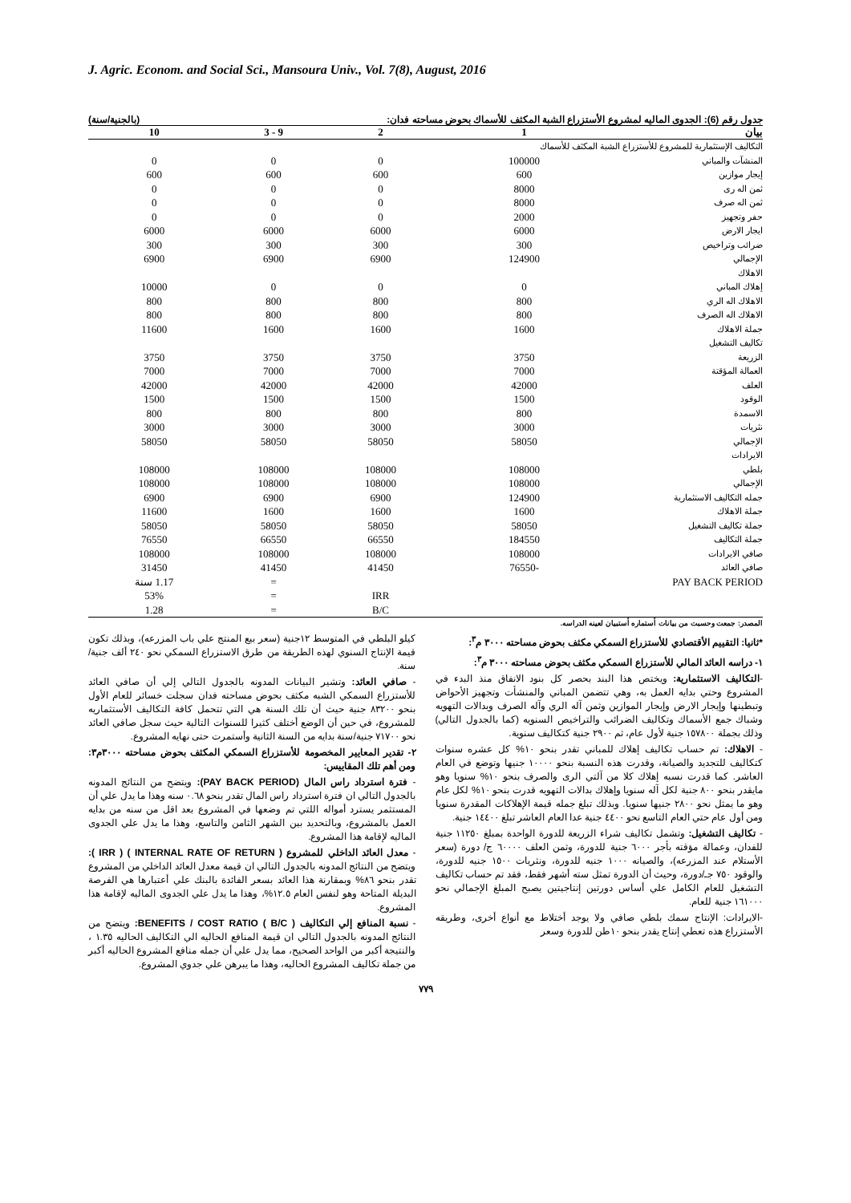J. Agric. Econom. and Social Sci., Mansoura Univ., Vol. 7(8), August, 2016
جدول رقم (6): الجدوى الماليه لمشروع الأستزراع الشبة المكثف للأسماك بحوض مساحته فدان: (بالجنية/سنة)
| بيان | 1 | 2 | 9 - 3 | 10 |
| --- | --- | --- | --- | --- |
| التكاليف الإستثمارية للمشروع للأستزراع الشبة المكثف للأسماك | | | | |
| المنشآت والمباني | 100000 | 0 | 0 | 0 |
| إيجار موازين | 600 | 600 | 600 | 600 |
| ثمن اله رى | 8000 | 0 | 0 | 0 |
| ثمن اله صرف | 8000 | 0 | 0 | 0 |
| حفر وتجهيز | 2000 | 0 | 0 | 0 |
| ايجار الارض | 6000 | 6000 | 6000 | 6000 |
| ضرائب وتراخيص | 300 | 300 | 300 | 300 |
| الإجمالي | 124900 | 6900 | 6900 | 6900 |
| الاهلاك | | | | |
| إهلاك المباني | 0 | 0 | 0 | 10000 |
| الاهلاك اله الري | 800 | 800 | 800 | 800 |
| الاهلاك اله الصرف | 800 | 800 | 800 | 800 |
| جملة الاهلاك | 1600 | 1600 | 1600 | 11600 |
| تكاليف التشغيل | | | | |
| الزريعة | 3750 | 3750 | 3750 | 3750 |
| العمالة المؤقتة | 7000 | 7000 | 7000 | 7000 |
| العلف | 42000 | 42000 | 42000 | 42000 |
| الوقود | 1500 | 1500 | 1500 | 1500 |
| الاسمدة | 800 | 800 | 800 | 800 |
| نثريات | 3000 | 3000 | 3000 | 3000 |
| الإجمالي | 58050 | 58050 | 58050 | 58050 |
| الايرادات | | | | |
| بلطي | 108000 | 108000 | 108000 | 108000 |
| الإجمالي | 108000 | 108000 | 108000 | 108000 |
| جمله التكاليف الاستثمارية | 124900 | 6900 | 6900 | 6900 |
| جملة الاهلاك | 1600 | 1600 | 1600 | 11600 |
| جملة تكاليف التشغيل | 58050 | 58050 | 58050 | 58050 |
| جملة التكاليف | 184550 | 66550 | 66550 | 76550 |
| صافي الايرادات | 108000 | 108000 | 108000 | 108000 |
| صافي العائد | -76550 | 41450 | 41450 | 31450 |
| PAY BACK PERIOD | | | = | 1.17 سنة |
| | | IRR | = | 53% |
| | | B/C | = | 1.28 |
المصدر: جمعت وحسبت من بيانات أستماره أستبيان لعينه الدراسه.
*ثانيا: التقييم الأقتصادي للأستزراع السمكي مكثف بحوض مساحته ٣٠٠٠ م<sup>٣</sup>:
١- دراسه العائد المالي للأستزراع السمكي مكثف بحوض مساحته ٣٠٠٠ م<sup>٣</sup>:
-التكاليف الاستثمارية: ويختص هذا البند بحصر كل بنود الانفاق منذ البدء في المشروع وحتي بدايه العمل به، وهي تتضمن المباني والمنشأت وتجهيز الأحواض وتبطينها وإيجار الارض وإيجار الموازين وثمن آله الري وآله الصرف وبدالات التهويه وشباك جمع الأسماك وتكاليف الضرائب والتراخيص السنويه (كما بالجدول التالي) وذلك بجملة ١٥٧٨٠٠ جنية لأول عام، ثم ٢٩٠٠ جنية كتكاليف سنوية.
- الاهلاك: تم حساب تكاليف إهلاك للمباني تقدر بنحو ١٠% كل عشره سنوات كتكاليف للتجديد والصيانة، وقدرت هذه النسبة بنحو ١٠٠٠٠ جنيها وتوضع في العام العاشر. كما قدرت نسبه إهلاك كلا من آلتي الرى والصرف بنحو ١٠% سنويا وهو مايقدر بنحو ٨٠٠ جنية لكل آله سنويا وإهلاك بدالات التهويه قدرت بنحو ١٠% لكل عام وهو ما يمثل نحو ٢٨٠٠ جنيها سنويا. وبذلك تبلغ جمله قيمة الإهلاكات المقدرة سنويا ومن أول عام حتي العام التاسع نحو ٤٤٠٠ جنية عدا العام العاشر تبلغ ١٤٤٠٠ جنية.
- تكاليف التشغيل: وتشمل تكاليف شراء الزريعة للدورة الواحدة بمبلغ ١١٢٥٠ جنية للفدان، وعمالة مؤقته بأجر ٦٠٠٠ جنية للدورة، وثمن العلف ٦٠٠٠٠ ج/ دورة (سعر الأستلام عند المزرعه)، والصيانه ١٠٠٠ جنيه للدورة، ونثريات ١٥٠٠ جنيه للدورة، والوقود ٧٥٠ جـ/دورة، وحيث أن الدورة تمثل سته أشهر فقط، فقد تم حساب تكاليف التشغيل للعام الكامل علي أساس دورتين إنتاجيتين يصبح المبلغ الإجمالي نحو ١٦١٠٠٠ جنية للعام.
-الايرادات: الإنتاج سمك بلطي صافي ولا يوجد أختلاط مع أنواع أخرى، وطريقه الأستزراع هذه تعطي إنتاج يقدر بنحو ١٠طن للدورة وسعر
كيلو البلطي في المتوسط ١٢جنية (سعر بيع المنتج علي باب المزرعه)، وبذلك تكون قيمة الإنتاج السنوي لهذه الطريقة من طرق الاستزراع السمكي نحو ٢٤٠ ألف جنية/سنة.
- صافي العائد: وتشير البيانات المدونه بالجدول التالي إلي أن صافي العائد للأستزراع السمكي الشبه مكثف بحوض مساحته فدان سجلت خسائر للعام الأول بنحو ٨٣٢٠٠ جنية حيث أن تلك السنة هي التي تتحمل كافة التكاليف الأستثماريه للمشروع، في حين أن الوضع أختلف كثيرا للسنوات التالية حيث سجل صافي العائد نحو ٧١٧٠٠ جنية/سنة بدايه من السنة الثانية وأستمرت حتى نهايه المشروع.
٢- تقدير المعايير المخصومة للأستزراع السمكي المكثف بحوض مساحته ٣٠٠٠م٣: ومن أهم تلك المقاييس:
- فترة استرداد راس المال (PAY BACK PERIOD): ويتضح من النتائج المدونه بالجدول التالي ان فترة استرداد راس المال تقدر بنحو ٠.٦٨ سنه وهذا ما يدل علي أن المستثمر يسترد أمواله اللتي تم وضعها في المشروع بعد اقل من سنه من بدايه العمل بالمشروع، وبالتحديد بين الشهر الثامن والتاسع، وهذا ما يدل علي الجدوى الماليه لإقامة هذا المشروع.
- معدل العائد الداخلي للمشروع ( INTERNAL RATE OF RETURN ) ( IRR ): ويتضح من النتائج المدونه بالجدول التالي ان قيمة معدل العائد الداخلي من المشروع تقدر بنحو ٨٦% وبمقارنة هذا العائد بسعر الفائدة بالبنك علي أعتبارها هي الفرصة البديلة المتاحة وهو لنفس العام ١٢.٥%، وهذا ما يدل علي الجدوى الماليه لإقامة هذا المشروع.
- نسبة المنافع إلي التكاليف BENEFITS / COST RATIO ( B/C ): ويتضح من النتائج المدونه بالجدول التالي ان قيمة المنافع الحاليه الي التكاليف الحاليه ١.٣٥ ، والنتيجة أكبر من الواحد الصحيح، مما يدل علي أن جمله منافع المشروع الحاليه أكبر من جملة تكاليف المشروع الحاليه، وهذا ما يبرهن علي جدوي المشروع.
٧٧٩